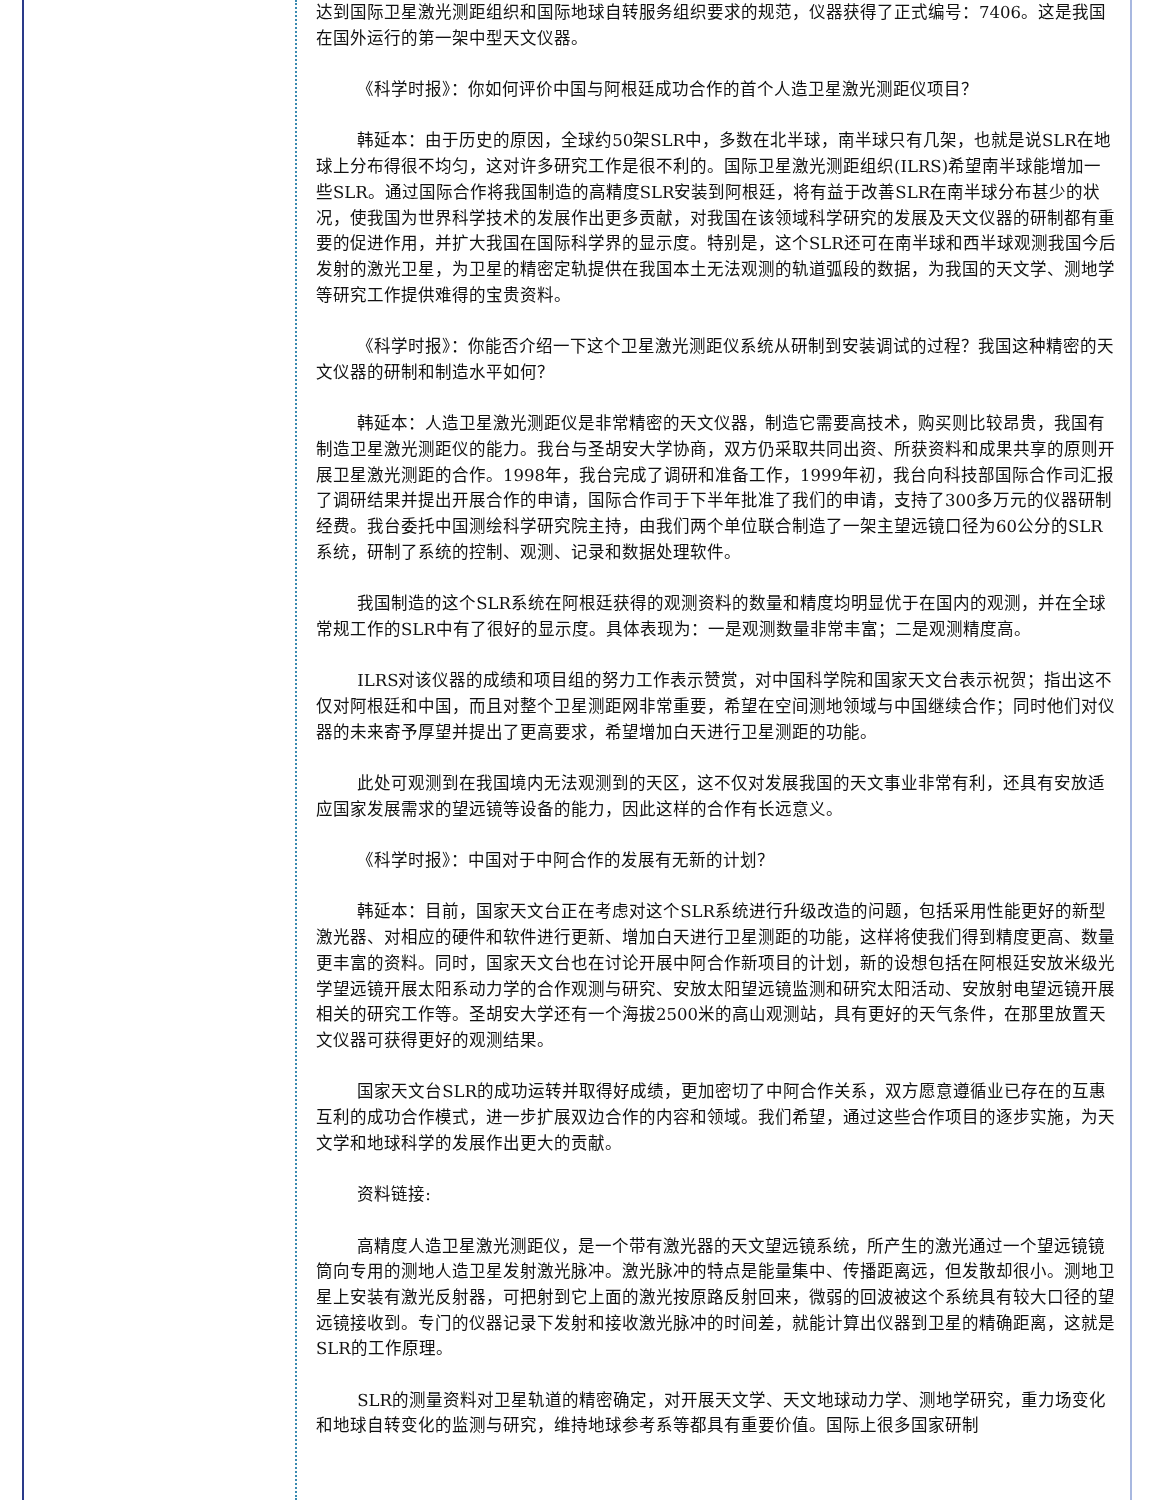达到国际卫星激光测距组织和国际地球自转服务组织要求的规范，仪器获得了正式编号：7406。这是我国在国外运行的第一架中型天文仪器。
《科学时报》：你如何评价中国与阿根廷成功合作的首个人造卫星激光测距仪项目？
韩延本：由于历史的原因，全球约50架SLR中，多数在北半球，南半球只有几架，也就是说SLR在地球上分布得很不均匀，这对许多研究工作是很不利的。国际卫星激光测距组织(ILRS)希望南半球能增加一些SLR。通过国际合作将我国制造的高精度SLR安装到阿根廷，将有益于改善SLR在南半球分布甚少的状况，使我国为世界科学技术的发展作出更多贡献，对我国在该领域科学研究的发展及天文仪器的研制都有重要的促进作用，并扩大我国在国际科学界的显示度。特别是，这个SLR还可在南半球和西半球观测我国今后发射的激光卫星，为卫星的精密定轨提供在我国本土无法观测的轨道弧段的数据，为我国的天文学、测地学等研究工作提供难得的宝贵资料。
《科学时报》：你能否介绍一下这个卫星激光测距仪系统从研制到安装调试的过程？我国这种精密的天文仪器的研制和制造水平如何？
韩延本：人造卫星激光测距仪是非常精密的天文仪器，制造它需要高技术，购买则比较昂贵，我国有制造卫星激光测距仪的能力。我台与圣胡安大学协商，双方仍采取共同出资、所获资料和成果共享的原则开展卫星激光测距的合作。1998年，我台完成了调研和准备工作，1999年初，我台向科技部国际合作司汇报了调研结果并提出开展合作的申请，国际合作司于下半年批准了我们的申请，支持了300多万元的仪器研制经费。我台委托中国测绘科学研究院主持，由我们两个单位联合制造了一架主望远镜口径为60公分的SLR系统，研制了系统的控制、观测、记录和数据处理软件。
我国制造的这个SLR系统在阿根廷获得的观测资料的数量和精度均明显优于在国内的观测，并在全球常规工作的SLR中有了很好的显示度。具体表现为：一是观测数量非常丰富；二是观测精度高。
ILRS对该仪器的成绩和项目组的努力工作表示赞赏，对中国科学院和国家天文台表示祝贺；指出这不仅对阿根廷和中国，而且对整个卫星测距网非常重要，希望在空间测地领域与中国继续合作；同时他们对仪器的未来寄予厚望并提出了更高要求，希望增加白天进行卫星测距的功能。
此处可观测到在我国境内无法观测到的天区，这不仅对发展我国的天文事业非常有利，还具有安放适应国家发展需求的望远镜等设备的能力，因此这样的合作有长远意义。
《科学时报》：中国对于中阿合作的发展有无新的计划？
韩延本：目前，国家天文台正在考虑对这个SLR系统进行升级改造的问题，包括采用性能更好的新型激光器、对相应的硬件和软件进行更新、增加白天进行卫星测距的功能，这样将使我们得到精度更高、数量更丰富的资料。同时，国家天文台也在讨论开展中阿合作新项目的计划，新的设想包括在阿根廷安放米级光学望远镜开展太阳系动力学的合作观测与研究、安放太阳望远镜监测和研究太阳活动、安放射电望远镜开展相关的研究工作等。圣胡安大学还有一个海拔2500米的高山观测站，具有更好的天气条件，在那里放置天文仪器可获得更好的观测结果。
国家天文台SLR的成功运转并取得好成绩，更加密切了中阿合作关系，双方愿意遵循业已存在的互惠互利的成功合作模式，进一步扩展双边合作的内容和领域。我们希望，通过这些合作项目的逐步实施，为天文学和地球科学的发展作出更大的贡献。
资料链接:
高精度人造卫星激光测距仪，是一个带有激光器的天文望远镜系统，所产生的激光通过一个望远镜镜筒向专用的测地人造卫星发射激光脉冲。激光脉冲的特点是能量集中、传播距离远，但发散却很小。测地卫星上安装有激光反射器，可把射到它上面的激光按原路反射回来，微弱的回波被这个系统具有较大口径的望远镜接收到。专门的仪器记录下发射和接收激光脉冲的时间差，就能计算出仪器到卫星的精确距离，这就是SLR的工作原理。
SLR的测量资料对卫星轨道的精密确定，对开展天文学、天文地球动力学、测地学研究，重力场变化和地球自转变化的监测与研究，维持地球参考系等都具有重要价值。国际上很多国家研制